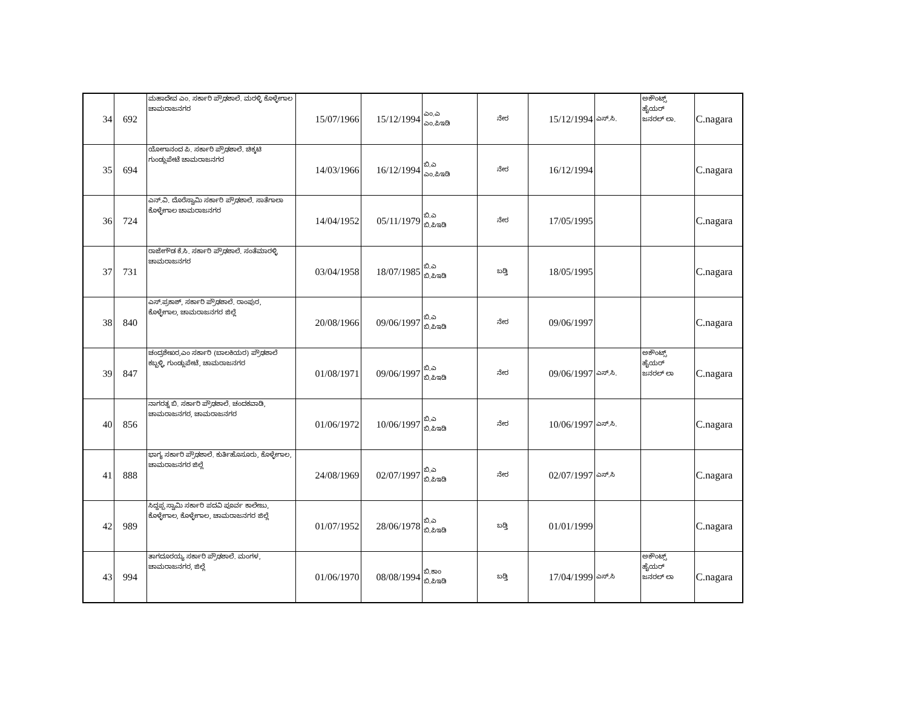| 34 | 692 | ಮಹಾದೇವ ಎಂ. ಸರ್ಕಾರಿ ಪ್ರೌಢಶಾಲೆ. ಮರಳ್ಳಿ ಕೊಳ್ಳೇಗಾಲ ಚಾಮರಾಜನಗರ | 15/07/1966 | 15/12/1994 | ಎಂ.ಎ ಎಂ.ಪಿಇಡಿ | ನೇರ | 15/12/1994 | ಎಸ್.ಸಿ. | ಅಕೌಂಟ್ಸ್ ಹೈಯರ್ ಜನರಲ್ ಲಾ. | C.nagara |
| 35 | 694 | ಯೋಗಾನಂದ ಪಿ. ಸರ್ಕಾರಿ ಪ್ರೌಢಶಾಲೆ. ಚಿಕ್ಕಟಿ ಗುಂಡ್ಲುಪೇಟೆ ಚಾಮರಾಜನಗರ | 14/03/1966 | 16/12/1994 | ಬಿ.ಎ ಎಂ.ಪಿಇಡಿ | ನೇರ | 16/12/1994 | | | C.nagara |
| 36 | 724 | ಎನ್.ವಿ. ದೊರೆಸ್ವಾಮಿ ಸರ್ಕಾರಿ ಪ್ರೌಢಶಾಲೆ. ಸಾತೆಗಾಲಾ ಕೊಳ್ಳೇಗಾಲ ಚಾಮರಾಜನಗರ | 14/04/1952 | 05/11/1979 | ಬಿ.ಎ ಬಿ.ಪಿಇಡಿ | ನೇರ | 17/05/1995 | | | C.nagara |
| 37 | 731 | ರಾಜೇಗೌಡ ಕೆ.ಸಿ. ಸರ್ಕಾರಿ ಪ್ರೌಢಶಾಲೆ. ಸಂತೆಮಾರಳ್ಳಿ ಚಾಮರಾಜನಗರ | 03/04/1958 | 18/07/1985 | ಬಿ.ಎ ಬಿ.ಪಿಇಡಿ | ಬಡ್ತಿ | 18/05/1995 | | | C.nagara |
| 38 | 840 | ಎಸ್.ಪ್ರಕಾಶ್, ಸರ್ಕಾರಿ ಪ್ರೌಢಶಾಲೆ. ರಾಂಪುರ, ಕೊಳ್ಳೇಗಾಲ, ಚಾಮರಾಜನಗರ ಜಿಲ್ಲೆ | 20/08/1966 | 09/06/1997 | ಬಿ.ಎ ಬಿ.ಪಿಇಡಿ | ನೇರ | 09/06/1997 | | | C.nagara |
| 39 | 847 | ಚಂದ್ರಶೇಖರ,ಎಂ ಸರ್ಕಾರಿ (ಬಾಲಕಿಯರ) ಪ್ರೌಢಶಾಲೆ ಕಬ್ಬಳ್ಳಿ, ಗುಂಡ್ಲುಪೇಟೆ, ಚಾಮರಾಜನಗರ | 01/08/1971 | 09/06/1997 | ಬಿ.ಎ ಬಿ.ಪಿಇಡಿ | ನೇರ | 09/06/1997 | ಎಸ್.ಸಿ. | ಅಕೌಂಟ್ಸ್ ಹೈಯರ್ ಜನರಲ್ ಲಾ | C.nagara |
| 40 | 856 | ನಾಗರತ್ನ ಬಿ. ಸರ್ಕಾರಿ ಪ್ರೌಢಶಾಲೆ. ಚಂದಕವಾಡಿ, ಚಾಮರಾಜನಗರ, ಚಾಮರಾಜನಗರ | 01/06/1972 | 10/06/1997 | ಬಿ.ಎ ಬಿ.ಪಿಇಡಿ | ನೇರ | 10/06/1997 | ಎಸ್.ಸಿ. | | C.nagara |
| 41 | 888 | ಭಾಗ್ಯ ಸರ್ಕಾರಿ ಪ್ರೌಢಶಾಲೆ. ಕುರ್ತಿಹೊಸೂರು, ಕೊಳ್ಳೇಗಾಲ, ಚಾಮರಾಜನಗರ ಜಿಲ್ಲೆ | 24/08/1969 | 02/07/1997 | ಬಿ.ಎ ಬಿ.ಪಿಇಡಿ | ನೇರ | 02/07/1997 | ಎಸ್.ಸಿ | | C.nagara |
| 42 | 989 | ಸಿದ್ದಪ್ಪ ಸ್ವಾಮಿ ಸರ್ಕಾರಿ ಪದವಿ ಪೂರ್ವ ಕಾಲೇಜು, ಕೊಳ್ಳೇಗಾಲ, ಕೊಳ್ಳೇಗಾಲ, ಚಾಮರಾಜನಗರ ಜಿಲ್ಲೆ | 01/07/1952 | 28/06/1978 | ಬಿ.ಎ ಬಿ.ಪಿಇಡಿ | ಬಡ್ತಿ | 01/01/1999 | | | C.nagara |
| 43 | 994 | ತಾಗದೂರಯ್ಯ ಸರ್ಕಾರಿ ಪ್ರೌಢಶಾಲೆ. ಮಂಗಳ, ಚಾಮರಾಜನಗರ, ಜಿಲ್ಲೆ | 01/06/1970 | 08/08/1994 | ಬಿ.ಕಾಂ ಬಿ.ಪಿಇಡಿ | ಬಡ್ತಿ | 17/04/1999 | ಎಸ್.ಸಿ | ಅಕೌಂಟ್ಸ್ ಹೈಯರ್ ಜನರಲ್ ಲಾ | C.nagara |